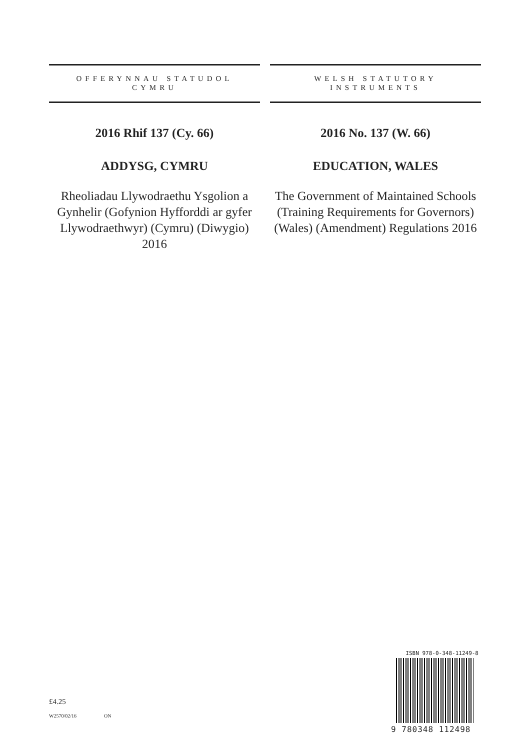OFFERYNNAU STATUDOL
CYMRU
2016 Rhif 137 (Cy. 66)
ADDYSG, CYMRU
Rheoliadau Llywodraethu Ysgolion a Gynhelir (Gofynion Hyfforddi ar gyfer Llywodraethwyr) (Cymru) (Diwygio) 2016
WELSH STATUTORY
INSTRUMENTS
2016 No. 137 (W. 66)
EDUCATION, WALES
The Government of Maintained Schools (Training Requirements for Governors) (Wales) (Amendment) Regulations 2016
£4.25
W2570/02/16 ON
ISBN 978-0-348-11249-8
9 780348 112498